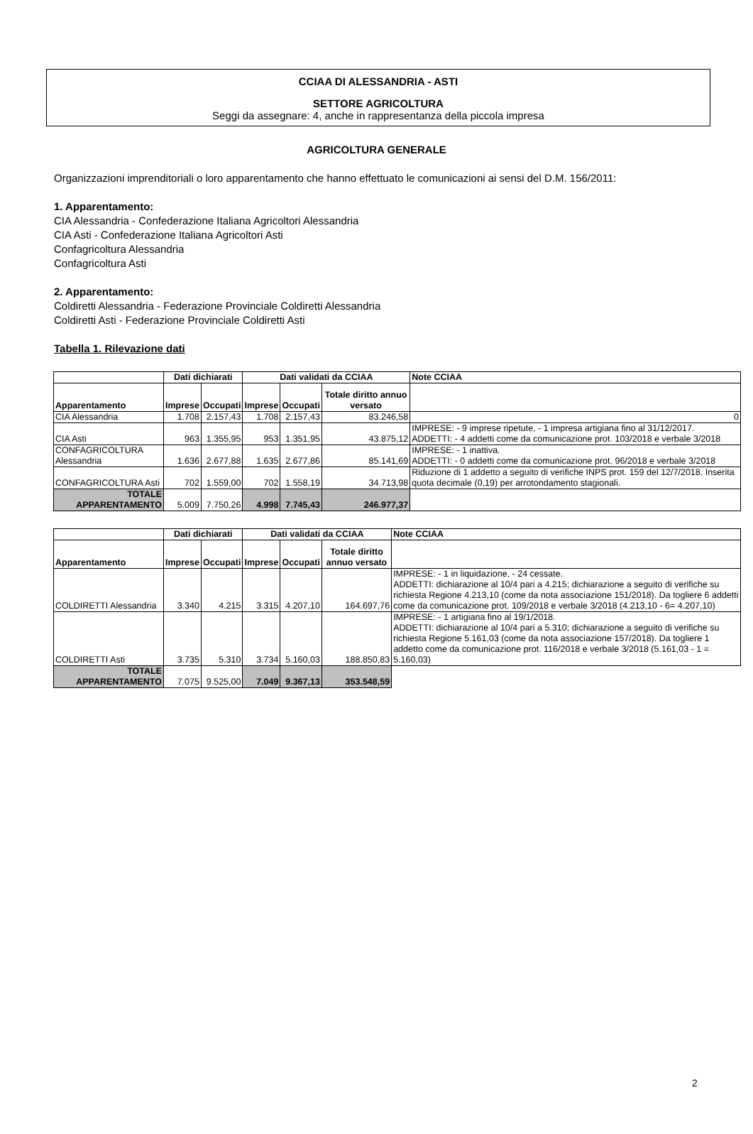CCIAA DI ALESSANDRIA - ASTI
SETTORE AGRICOLTURA
Seggi da assegnare: 4, anche in rappresentanza della piccola impresa
AGRICOLTURA GENERALE
Organizzazioni imprenditoriali o loro apparentamento che hanno effettuato le comunicazioni ai sensi del D.M. 156/2011:
1. Apparentamento:
CIA Alessandria - Confederazione Italiana Agricoltori Alessandria
CIA Asti - Confederazione Italiana Agricoltori Asti
Confagricoltura Alessandria
Confagricoltura Asti
2. Apparentamento:
Coldiretti Alessandria - Federazione Provinciale Coldiretti Alessandria
Coldiretti Asti - Federazione Provinciale Coldiretti Asti
Tabella 1. Rilevazione dati
| | Dati dichiarati | | Dati validati da CCIAA | | | Note CCIAA |
| --- | --- | --- | --- | --- | --- | --- |
| Apparentamento | Imprese | Occupati | Imprese | Occupati | Totale diritto annuo versato | |
| CIA Alessandria | 1.708 | 2.157,43 | 1.708 | 2.157,43 | 83.246,58 | 0 |
| CIA Asti | 963 | 1.355,95 | 953 | 1.351,95 | 43.875,12 | IMPRESE: - 9 imprese ripetute, - 1 impresa artigiana fino al 31/12/2017. ADDETTI: - 4 addetti come da comunicazione prot. 103/2018 e verbale 3/2018 |
| CONFAGRICOLTURA Alessandria | 1.636 | 2.677,88 | 1.635 | 2.677,86 | 85.141,69 | IMPRESE: - 1 inattiva. ADDETTI: - 0 addetti come da comunicazione prot. 96/2018 e verbale 3/2018 |
| CONFAGRICOLTURA Asti | 702 | 1.559,00 | 702 | 1.558,19 | 34.713,98 | Riduzione di 1 addetto a seguito di verifiche INPS prot. 159 del 12/7/2018. Inserita quota decimale (0,19) per arrotondamento stagionali. |
| TOTALE APPARENTAMENTO | 5.009 | 7.750,26 | 4.998 | 7.745,43 | 246.977,37 | |
| | Dati dichiarati | | Dati validati da CCIAA | | | Note CCIAA |
| --- | --- | --- | --- | --- | --- | --- |
| Apparentamento | Imprese | Occupati | Imprese | Occupati | Totale diritto annuo versato | |
| COLDIRETTI Alessandria | 3.340 | 4.215 | 3.315 | 4.207,10 | 164.697,76 | IMPRESE: - 1 in liquidazione, - 24 cessate. ADDETTI: dichiarazione al 10/4 pari a 4.215; dichiarazione a seguito di verifiche su richiesta Regione 4.213,10 (come da nota associazione 151/2018). Da togliere 6 addetti come da comunicazione prot. 109/2018 e verbale 3/2018 (4.213,10 - 6= 4.207,10) |
| COLDIRETTI Asti | 3.735 | 5.310 | 3.734 | 5.160,03 | 188.850,83 | IMPRESE: - 1 artigiana fino al 19/1/2018. ADDETTI: dichiarazione al 10/4 pari a 5.310; dichiarazione a seguito di verifiche su richiesta Regione 5.161,03 (come da nota associazione 157/2018). Da togliere 1 addetto come da comunicazione prot. 116/2018 e verbale 3/2018 (5.161,03 - 1 = 5.160,03) |
| TOTALE APPARENTAMENTO | 7.075 | 9.525,00 | 7.049 | 9.367,13 | 353.548,59 | |
2